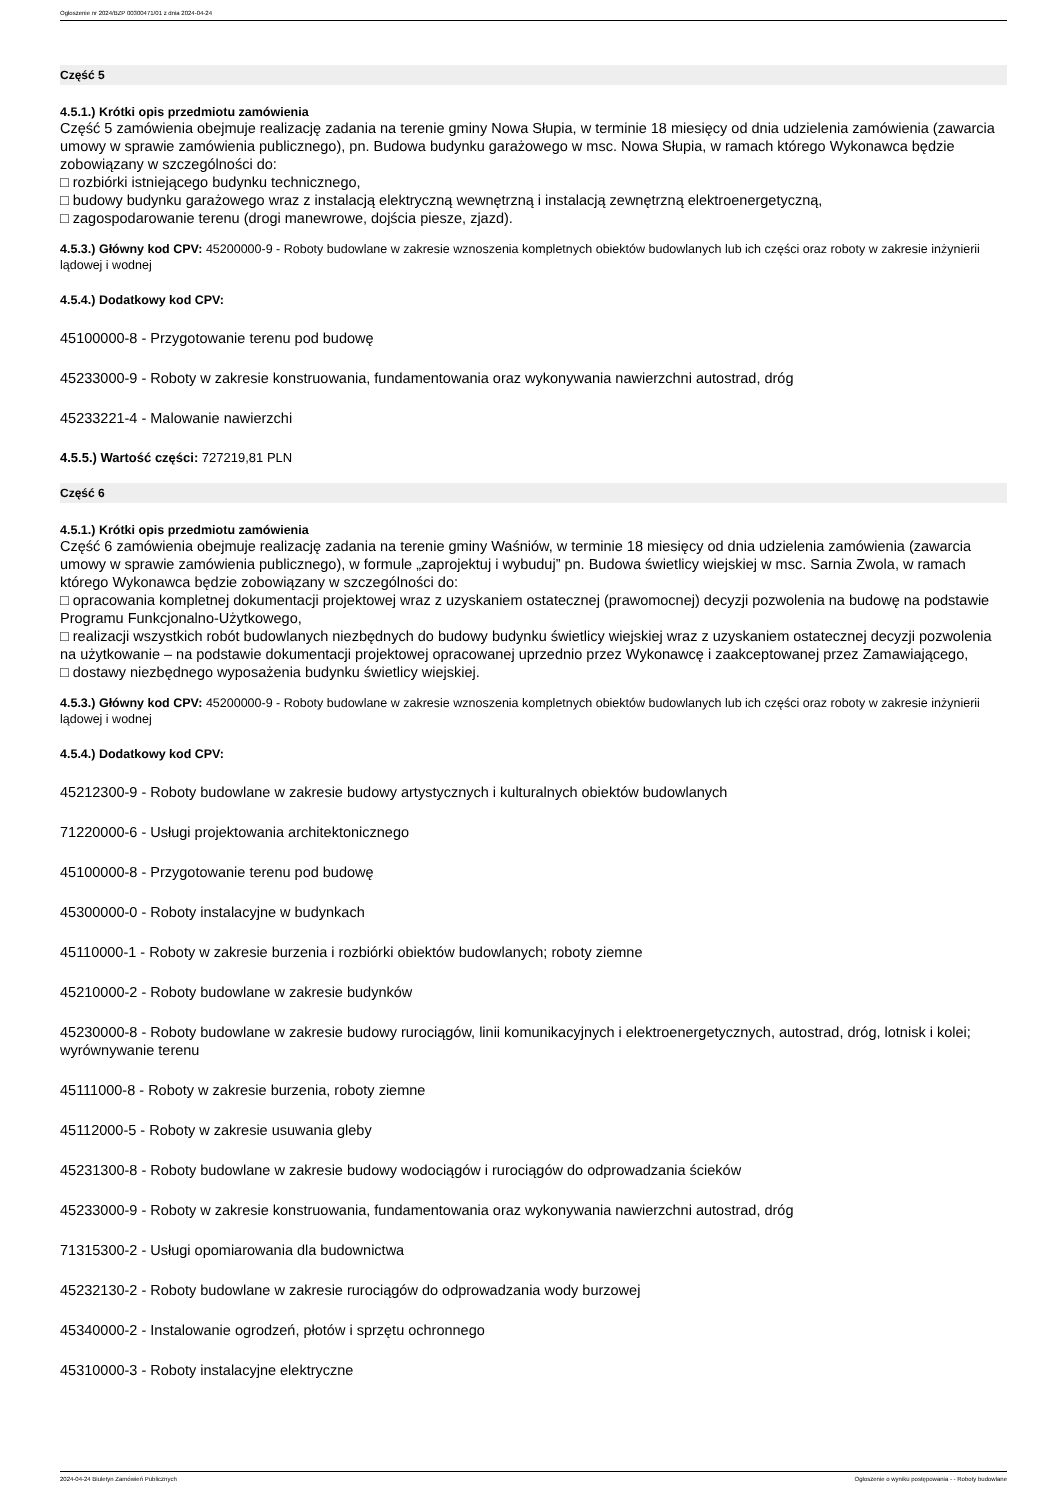Ogłoszenie nr 2024/BZP 00300471/01 z dnia 2024-04-24
Część 5
4.5.1.) Krótki opis przedmiotu zamówienia
Część 5 zamówienia obejmuje realizację zadania na terenie gminy Nowa Słupia, w terminie 18 miesięcy od dnia udzielenia zamówienia (zawarcia umowy w sprawie zamówienia publicznego), pn. Budowa budynku garażowego w msc. Nowa Słupia, w ramach którego Wykonawca będzie zobowiązany w szczególności do:
□ rozbiórki istniejącego budynku technicznego,
□ budowy budynku garażowego wraz z instalacją elektryczną wewnętrzną i instalacją zewnętrzną elektroenergetyczną,
□ zagospodarowanie terenu (drogi manewrowe, dojścia piesze, zjazd).
4.5.3.) Główny kod CPV: 45200000-9 - Roboty budowlane w zakresie wznoszenia kompletnych obiektów budowlanych lub ich części oraz roboty w zakresie inżynierii lądowej i wodnej
4.5.4.) Dodatkowy kod CPV:
45100000-8 - Przygotowanie terenu pod budowę
45233000-9 - Roboty w zakresie konstruowania, fundamentowania oraz wykonywania nawierzchni autostrad, dróg
45233221-4 - Malowanie nawierzchi
4.5.5.) Wartość części: 727219,81 PLN
Część 6
4.5.1.) Krótki opis przedmiotu zamówienia
Część 6 zamówienia obejmuje realizację zadania na terenie gminy Waśniów, w terminie 18 miesięcy od dnia udzielenia zamówienia (zawarcia umowy w sprawie zamówienia publicznego), w formule „zaprojektuj i wybuduj” pn. Budowa świetlicy wiejskiej w msc. Sarnia Zwola, w ramach którego Wykonawca będzie zobowiązany w szczególności do:
□ opracowania kompletnej dokumentacji projektowej wraz z uzyskaniem ostatecznej (prawomocnej) decyzji pozwolenia na budowę na podstawie Programu Funkcjonalno-Użytkowego,
□ realizacji wszystkich robót budowlanych niezbędnych do budowy budynku świetlicy wiejskiej wraz z uzyskaniem ostatecznej decyzji pozwolenia na użytkowanie – na podstawie dokumentacji projektowej opracowanej uprzednio przez Wykonawcę i zaakceptowanej przez Zamawiającego,
□ dostawy niezbędnego wyposażenia budynku świetlicy wiejskiej.
4.5.3.) Główny kod CPV: 45200000-9 - Roboty budowlane w zakresie wznoszenia kompletnych obiektów budowlanych lub ich części oraz roboty w zakresie inżynierii lądowej i wodnej
4.5.4.) Dodatkowy kod CPV:
45212300-9 - Roboty budowlane w zakresie budowy artystycznych i kulturalnych obiektów budowlanych
71220000-6 - Usługi projektowania architektonicznego
45100000-8 - Przygotowanie terenu pod budowę
45300000-0 - Roboty instalacyjne w budynkach
45110000-1 - Roboty w zakresie burzenia i rozbiórki obiektów budowlanych; roboty ziemne
45210000-2 - Roboty budowlane w zakresie budynków
45230000-8 - Roboty budowlane w zakresie budowy rurociągów, linii komunikacyjnych i elektroenergetycznych, autostrad, dróg, lotnisk i kolei; wyrównywanie terenu
45111000-8 - Roboty w zakresie burzenia, roboty ziemne
45112000-5 - Roboty w zakresie usuwania gleby
45231300-8 - Roboty budowlane w zakresie budowy wodociągów i rurociągów do odprowadzania ścieków
45233000-9 - Roboty w zakresie konstruowania, fundamentowania oraz wykonywania nawierzchni autostrad, dróg
71315300-2 - Usługi opomiarowania dla budownictwa
45232130-2 - Roboty budowlane w zakresie rurociągów do odprowadzania wody burzowej
45340000-2 - Instalowanie ogrodzeń, płotów i sprzętu ochronnego
45310000-3 - Roboty instalacyjne elektryczne
2024-04-24 Biuletyn Zamówień Publicznych Ogłoszenie o wyniku postępowania - - Roboty budowlane